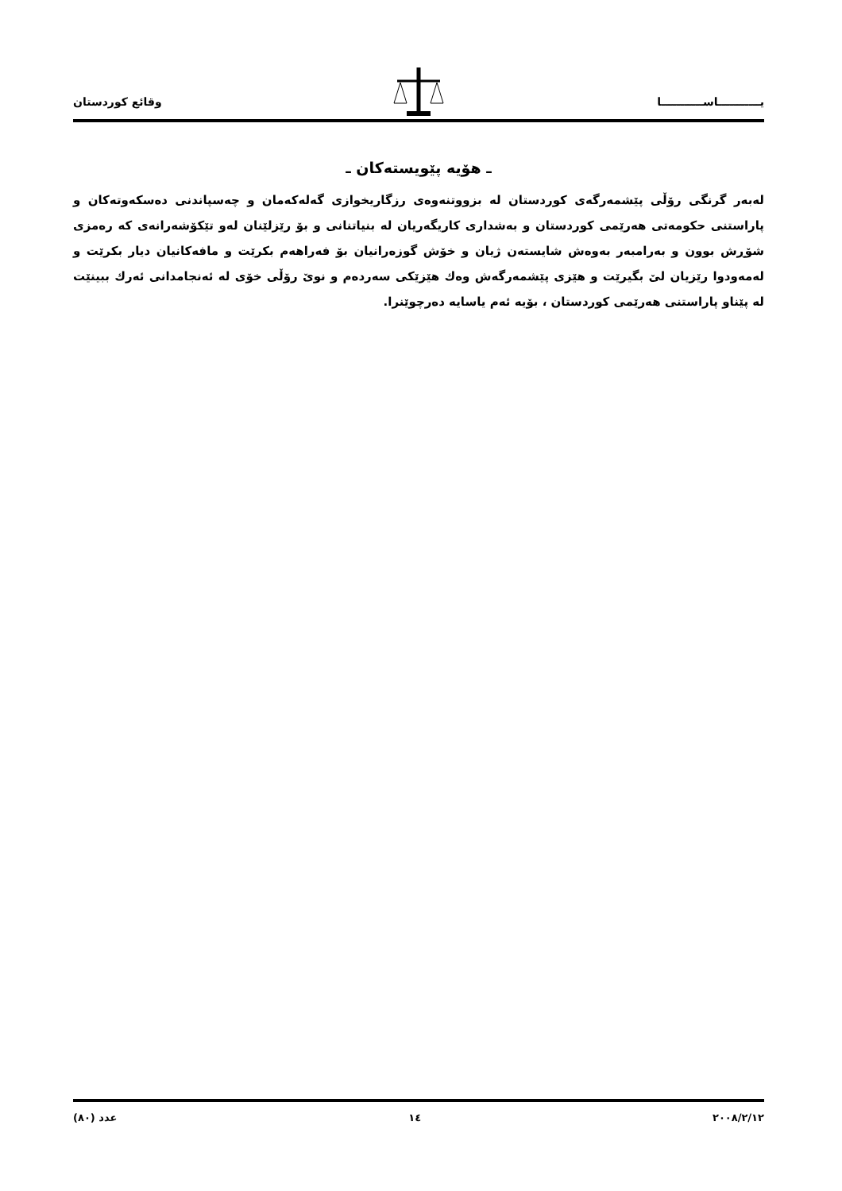وقائع كوردستان يـــــــــــاســـــــــــا
ـ هۆیە پێویستەكان ـ
لەبەر گرنگی رۆڵی پێشمەرگەی كوردستان لە بزووتنەوەی رزگاریخوازی گەلەكەمان و چەسپاندنی دەسكەوتەكان و پاراستنی حكومەتی هەرێمی كوردستان و بەشداری كاریگەریان لە بنیاتنانی و بۆ رێزلێنان لەو تێكۆشەرانەی كە رەمزی شۆڕش بوون و بەرامبەر بەوەش شایستەن ژیان و خۆش گوزەرانیان بۆ فەراهەم بكرێت و مافەكانیان دیار بكرێت و لەمەودوا رێزیان لێ بگیرێت و هێزی پێشمەرگەش وەك هێزێكی سەردەم و نوێ رۆڵی خۆی لە ئەنجامدانی ئەرك ببینێت لە پێناو پاراستنی هەرێمی كوردستان ، بۆیە ئەم یاسایە دەرچوێنرا.
عدد (٨٠) ١٤ ٢٠٠٨/٢/١٢